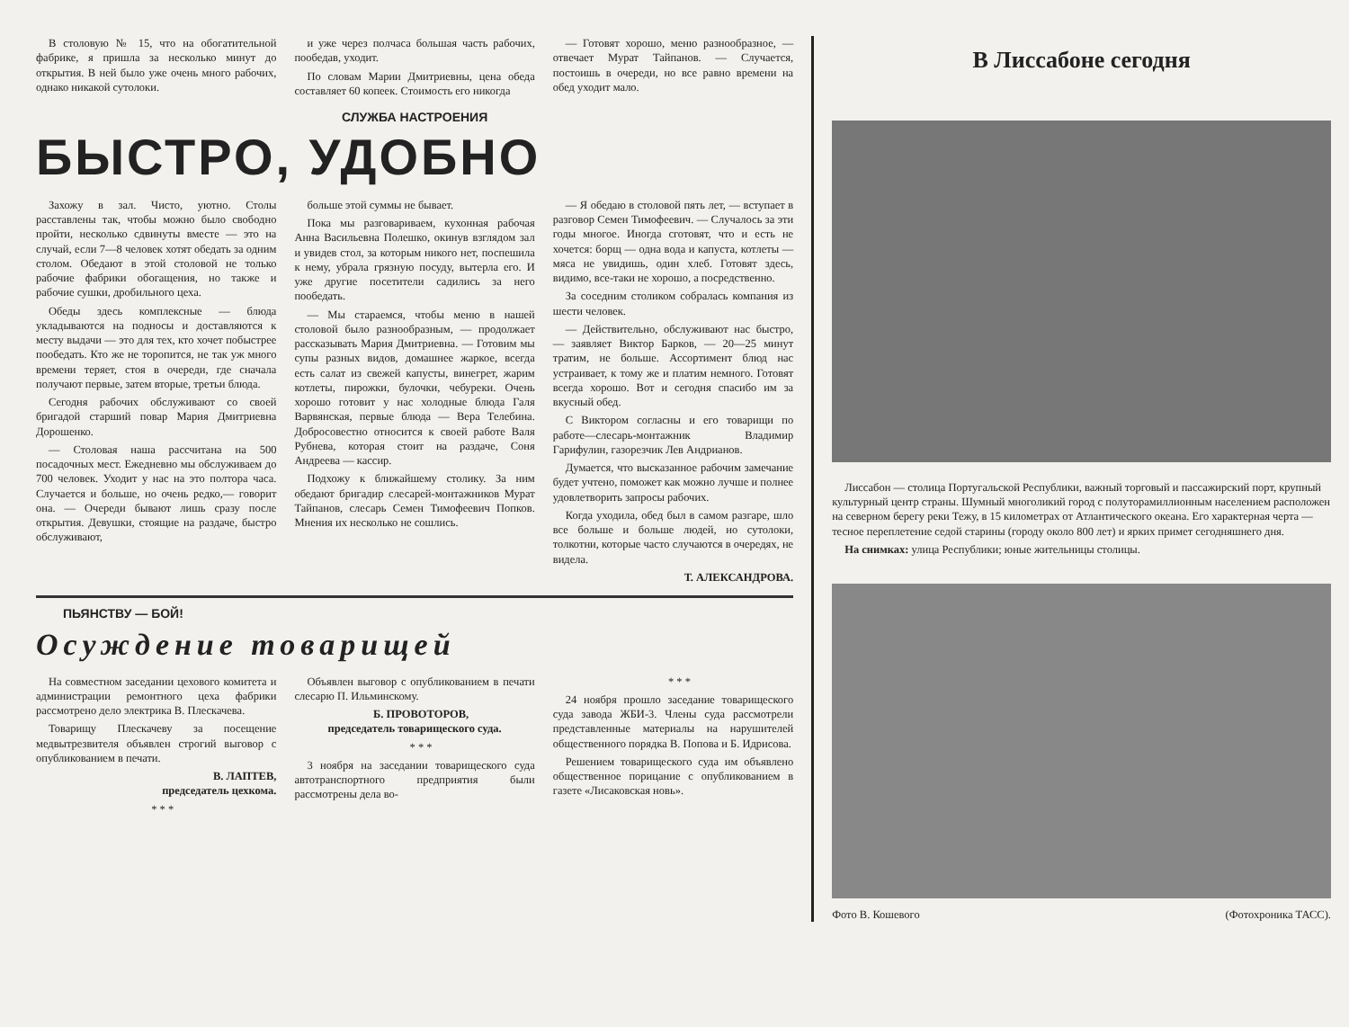В столовую № 15, что на обогатительной фабрике, я пришла за несколько минут до открытия. В ней было уже очень много рабочих, однако никакой сутолоки.
и уже через полчаса большая часть рабочих, пообедав, уходит.
По словам Марии Дмитриевны, цена обеда составляет 60 копеек. Стоимость его никогда
— Готовят хорошо, меню разнообразное, — отвечает Мурат Тайпанов. — Случается, постоишь в очереди, но все равно времени на обед уходит мало.
СЛУЖБА НАСТРОЕНИЯ
БЫСТРО, УДОБНО
Захожу в зал. Чисто, уютно. Столы расставлены так, чтобы можно было свободно пройти, несколько сдвинуты вместе — это на случай, если 7—8 человек хотят обедать за одним столом. Обедают в этой столовой не только рабочие фабрики обогащения, но также и рабочие сушки, дробильного цеха.
Обеды здесь комплексные — блюда укладываются на подносы и доставляются к месту выдачи — это для тех, кто хочет побыстрее пообедать. Кто же не торопится, не так уж много времени теряет, стоя в очереди, где сначала получают первые, затем вторые, третьи блюда.
Сегодня рабочих обслуживают со своей бригадой старший повар Мария Дмитриевна Дорошенко.
— Столовая наша рассчитана на 500 посадочных мест. Ежедневно мы обслуживаем до 700 человек. Уходит у нас на это полтора часа. Случается и больше, но очень редко,— говорит она. — Очереди бывают лишь сразу после открытия. Девушки, стоящие на раздаче, быстро обслуживают,
больше этой суммы не бывает.
Пока мы разговариваем, кухонная рабочая Анна Васильевна Полешко, окинув взглядом зал и увидев стол, за которым никого нет, поспешила к нему, убрала грязную посуду, вытерла его. И уже другие посетители садились за него пообедать.
— Мы стараемся, чтобы меню в нашей столовой было разнообразным, — продолжает рассказывать Мария Дмитриевна. — Готовим мы супы разных видов, домашнее жаркое, всегда есть салат из свежей капусты, винегрет, жарим котлеты, пирожки, булочки, чебуреки. Очень хорошо готовит у нас холодные блюда Галя Варвянская, первые блюда — Вера Телебина. Добросовестно относится к своей работе Валя Рубнева, которая стоит на раздаче, Соня Андреева — кассир.
Подхожу к ближайшему столику. За ним обедают бригадир слесарей-монтажников Мурат Тайпанов, слесарь Семен Тимофеевич Попков. Мнения их несколько не сошлись.
— Я обедаю в столовой пять лет, — вступает в разговор Семен Тимофеевич. — Случалось за эти годы многое. Иногда сготовят, что и есть не хочется: борщ — одна вода и капуста, котлеты — мяса не увидишь, один хлеб. Готовят здесь, видимо, все-таки не хорошо, а посредственно.
За соседним столиком собралась компания из шести человек.
— Действительно, обслуживают нас быстро, — заявляет Виктор Барков, — 20—25 минут тратим, не больше. Ассортимент блюд нас устраивает, к тому же и платим немного. Готовят всегда хорошо. Вот и сегодня спасибо им за вкусный обед.
С Виктором согласны и его товарищи по работе—слесарь-монтажник Владимир Гарифулин, газорезчик Лев Андрианов.
Думается, что высказанное рабочим замечание будет учтено, поможет как можно лучше и полнее удовлетворить запросы рабочих.
Когда уходила, обед был в самом разгаре, шло все больше и больше людей, но сутолоки, толкотни, которые часто случаются в очередях, не видела.
Т. АЛЕКСАНДРОВА.
ПЬЯНСТВУ — БОЙ!
Осуждение товарищей
На совместном заседании цехового комитета и администрации ремонтного цеха фабрики рассмотрено дело электрика В. Плескачева.
Товарищу Плескачеву за посещение медвытрезвителя объявлен строгий выговор с опубликованием в печати.
В. ЛАПТЕВ,
председатель цехкома.
* * *
Объявлен выговор с опубликованием в печати слесарю П. Ильминскому.
Б. ПРОВОТОРОВ,
председатель товарищеского суда.
* * *
3 ноября на заседании товарищеского суда автотранспортного предприятия были рассмотрены дела во-
* * *
24 ноября прошло заседание товарищеского суда завода ЖБИ-3. Члены суда рассмотрели представленные материалы на нарушителей общественного порядка В. Попова и Б. Идрисова.
Решением товарищеского суда им объявлено общественное порицание с опубликованием в газете «Лисаковская новь».
В Лиссабоне сегодня
Лиссабон — столица Португальской Республики, важный торговый и пассажирский порт, крупный культурный центр страны. Шумный многоликий город с полуторамиллионным населением расположен на северном берегу реки Тежу, в 15 километрах от Атлантического океана. Его характерная черта — тесное переплетение седой старины (городу около 800 лет) и ярких примет сегодняшнего дня.
На снимках: улица Республики; юные жительницы столицы.
Фото В. Кошевого (Фотохроника ТАСС).